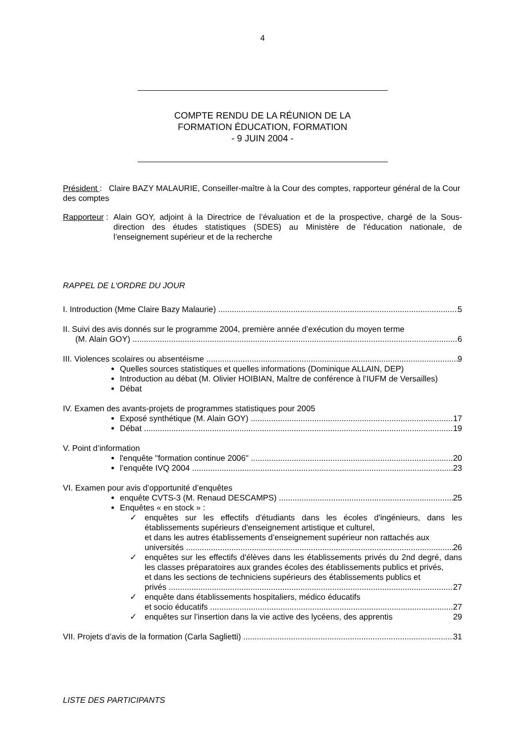4
COMPTE RENDU DE LA RÉUNION DE LA
FORMATION ÉDUCATION, FORMATION
- 9 JUIN 2004 -
Président : Claire BAZY MALAURIE, Conseiller-maître à la Cour des comptes, rapporteur général de la Cour des comptes
Rapporteur : Alain GOY, adjoint à la Directrice de l’évaluation et de la prospective, chargé de la Sous-direction des études statistiques (SDES) au Ministère de l'éducation nationale, de l’enseignement supérieur et de la recherche
RAPPEL DE L'ORDRE DU JOUR
I. Introduction (Mme Claire Bazy Malaurie) 5
II. Suivi des avis donnés sur le programme 2004, première année d’exécution du moyen terme
(M. Alain GOY) 6
III. Violences scolaires ou absentéisme 9
Quelles sources statistiques et quelles informations (Dominique ALLAIN, DEP)
Introduction au débat (M. Olivier HOIBIAN, Maître de conférence à l’IUFM de Versailles)
Débat
IV. Examen des avants-projets de programmes statistiques pour 2005
Exposé synthétique (M. Alain GOY) 17
Débat 19
V. Point d’information
l'enquête "formation continue 2006" 20
l’enquête IVQ 2004 23
VI. Examen pour avis d’opportunité d’enquêtes
enquête CVTS-3 (M. Renaud DESCAMPS) 25
Enquêtes « en stock » :
✓
enquêtes sur les effectifs d'étudiants dans les écoles d'ingénieurs, dans les établissements supérieurs d'enseignement artistique et culturel,
et dans les autres établissements d’enseignement supérieur non rattachés aux
universités 26
✓
enquêtes sur les effectifs d'élèves dans les établissements privés du 2nd degré, dans les classes préparatoires aux grandes écoles des établissements publics et privés,
et dans les sections de techniciens supérieurs des établissements publics et
privés 27
✓ enquête dans établissements hospitaliers, médico éducatifs
et socio éducatifs 27
✓
enquêtes sur l’insertion dans la vie active des lycéens, des apprentis 29
VII. Projets d’avis de la formation (Carla Saglietti) 31
LISTE DES PARTICIPANTS